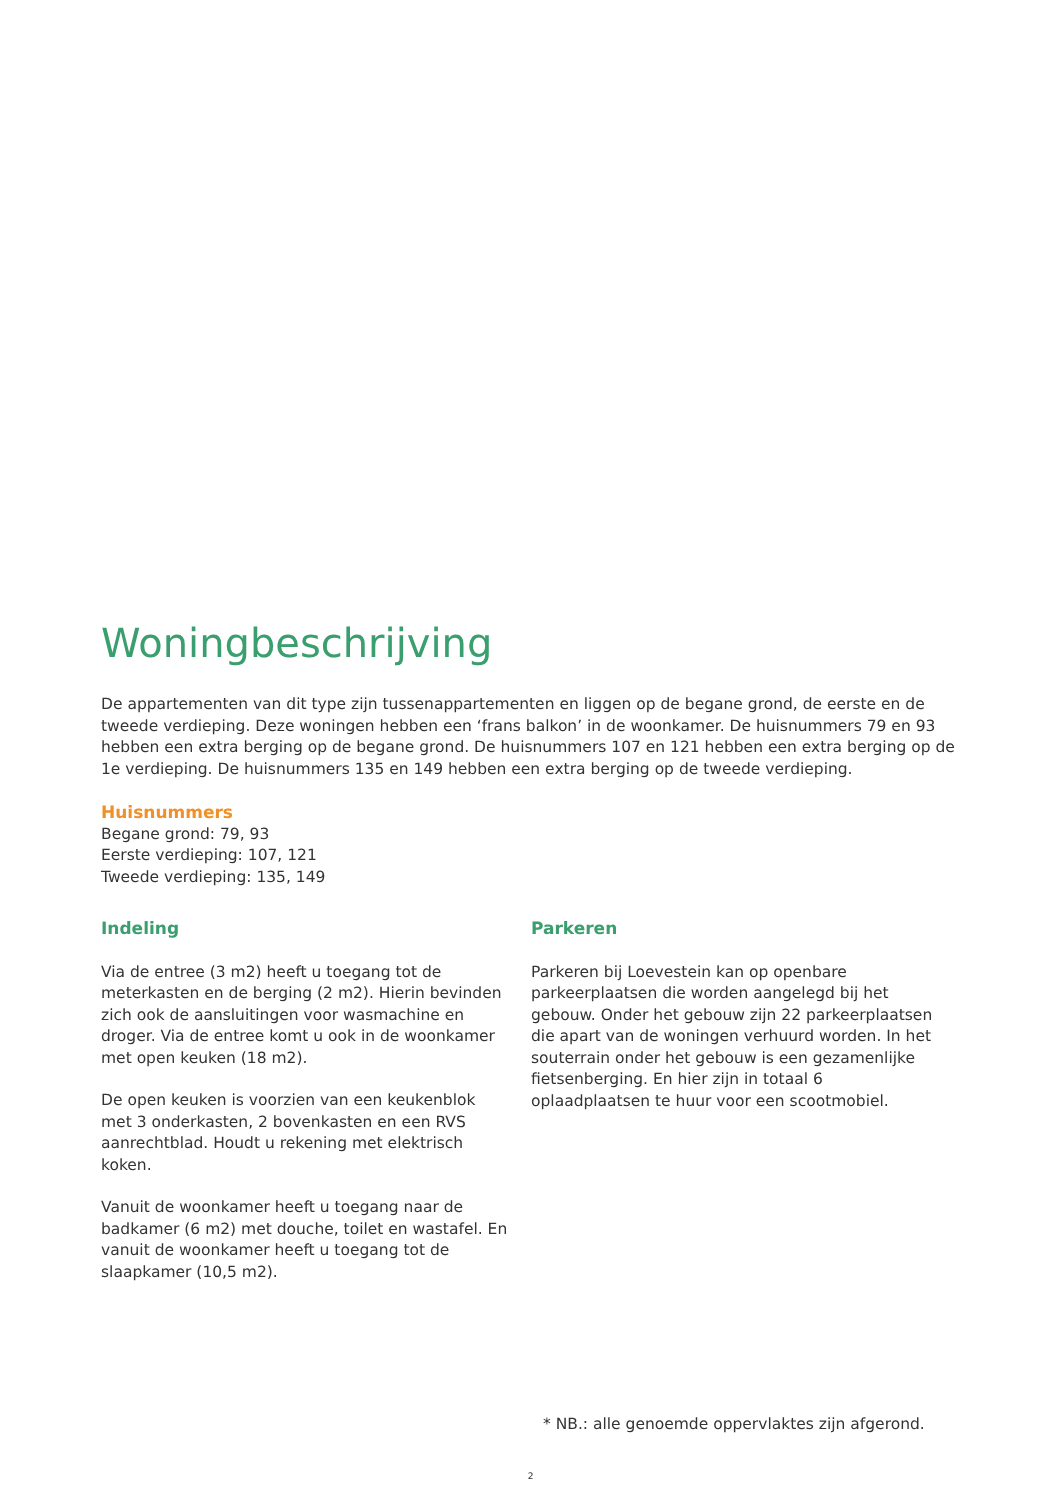Woningbeschrijving
De appartementen van dit type zijn tussenappartementen en liggen op de begane grond, de eerste en de tweede verdieping. Deze woningen hebben een ‘frans balkon’ in de woonkamer. De huisnummers 79 en 93 hebben een extra berging op de begane grond. De huisnummers 107 en 121 hebben een extra berging op de 1e verdieping. De huisnummers 135 en 149 hebben een extra berging op de tweede verdieping.
Huisnummers
Begane grond: 79, 93
Eerste verdieping: 107, 121
Tweede verdieping: 135, 149
Indeling
Via de entree (3 m2) heeft u toegang tot de meterkasten en de berging (2 m2). Hierin bevinden zich ook de aansluitingen voor wasmachine en droger. Via de entree komt u ook in de woonkamer met open keuken (18 m2).
De open keuken is voorzien van een keukenblok met 3 onderkasten, 2 bovenkasten en een RVS aanrechtblad. Houdt u rekening met elektrisch koken.
Vanuit de woonkamer heeft u toegang naar de badkamer (6 m2) met douche, toilet en wastafel. En vanuit de woonkamer heeft u toegang tot de slaapkamer (10,5 m2).
Parkeren
Parkeren bij Loevestein kan op openbare parkeerplaatsen die worden aangelegd bij het gebouw. Onder het gebouw zijn 22 parkeerplaatsen die apart van de woningen verhuurd worden. In het souterrain onder het gebouw is een gezamenlijke fietsenberging. En hier zijn in totaal 6 oplaadplaatsen te huur voor een scootmobiel.
* NB.: alle genoemde oppervlaktes zijn afgerond.
2